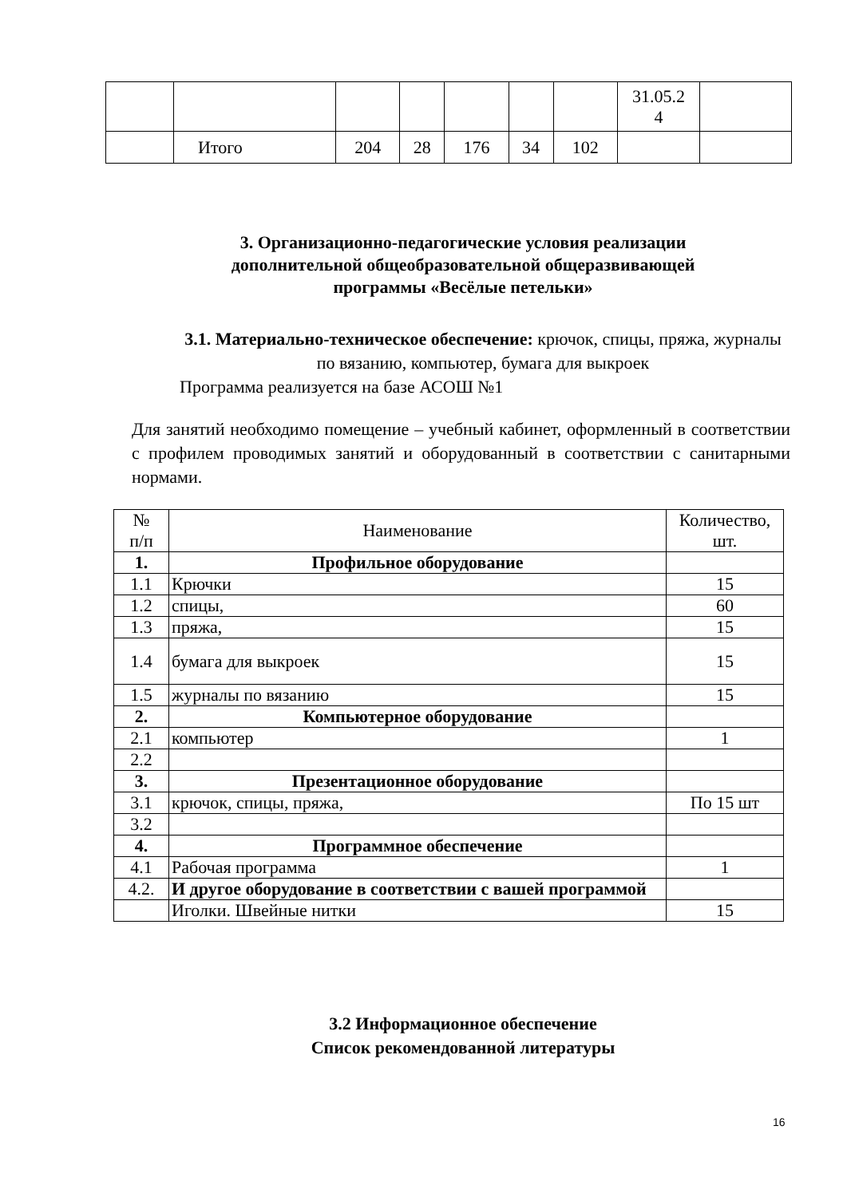| | | | | | | | 31.05.2 4 | |
| | Итого | 204 | 28 | 176 | 34 | 102 | | |
3. Организационно-педагогические условия реализации дополнительной общеобразовательной общеразвивающей программы «Весёлые петельки»
3.1. Материально-техническое обеспечение: крючок, спицы, пряжа, журналы по вязанию, компьютер, бумага для выкроек
Программа реализуется на базе АСОШ №1
Для занятий необходимо помещение – учебный кабинет, оформленный в соответствии с профилем проводимых занятий и оборудованный в соответствии с санитарными нормами.
| № п/п | Наименование | Количество, шт. |
| 1. | Профильное оборудование | |
| 1.1 | Крючки | 15 |
| 1.2 | спицы, | 60 |
| 1.3 | пряжа, | 15 |
| 1.4 | бумага для выкроек | 15 |
| 1.5 | журналы по вязанию | 15 |
| 2. | Компьютерное оборудование | |
| 2.1 | компьютер | 1 |
| 2.2 | | |
| 3. | Презентационное оборудование | |
| 3.1 | крючок, спицы, пряжа, | По 15 шт |
| 3.2 | | |
| 4. | Программное обеспечение | |
| 4.1 | Рабочая программа | 1 |
| 4.2. | И другое оборудование в соответствии с вашей программой | |
| | Иголки. Швейные нитки | 15 |
3.2 Информационное обеспечение
Список рекомендованной литературы
16